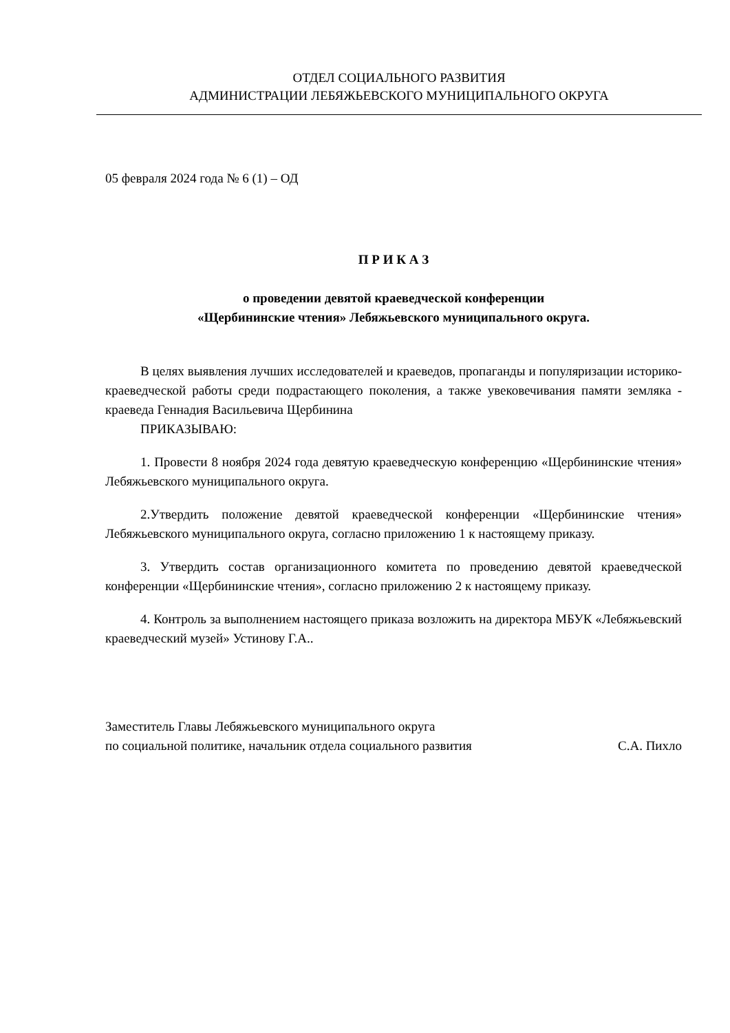ОТДЕЛ СОЦИАЛЬНОГО РАЗВИТИЯ
АДМИНИСТРАЦИИ ЛЕБЯЖЬЕВСКОГО МУНИЦИПАЛЬНОГО ОКРУГА
05 февраля 2024 года № 6 (1) – ОД
П Р И К А З
о проведении девятой краеведческой конференции
«Щербининские чтения» Лебяжьевского муниципального округа.
В целях выявления лучших исследователей и краеведов, пропаганды и популяризации историко-краеведческой работы среди подрастающего поколения, а также увековечивания памяти земляка - краеведа Геннадия Васильевича Щербинина
ПРИКАЗЫВАЮ:
1. Провести 8 ноября 2024 года девятую краеведческую конференцию «Щербининские чтения» Лебяжьевского муниципального округа.
2.Утвердить положение девятой краеведческой конференции «Щербининские чтения» Лебяжьевского муниципального округа, согласно приложению 1 к настоящему приказу.
3. Утвердить состав организационного комитета по проведению девятой краеведческой конференции «Щербининские чтения», согласно приложению 2 к настоящему приказу.
4. Контроль за выполнением настоящего приказа возложить на директора МБУК «Лебяжьевский краеведческий музей» Устинову Г.А..
Заместитель Главы Лебяжьевского муниципального округа
по социальной политике, начальник отдела социального развития
С.А. Пихло